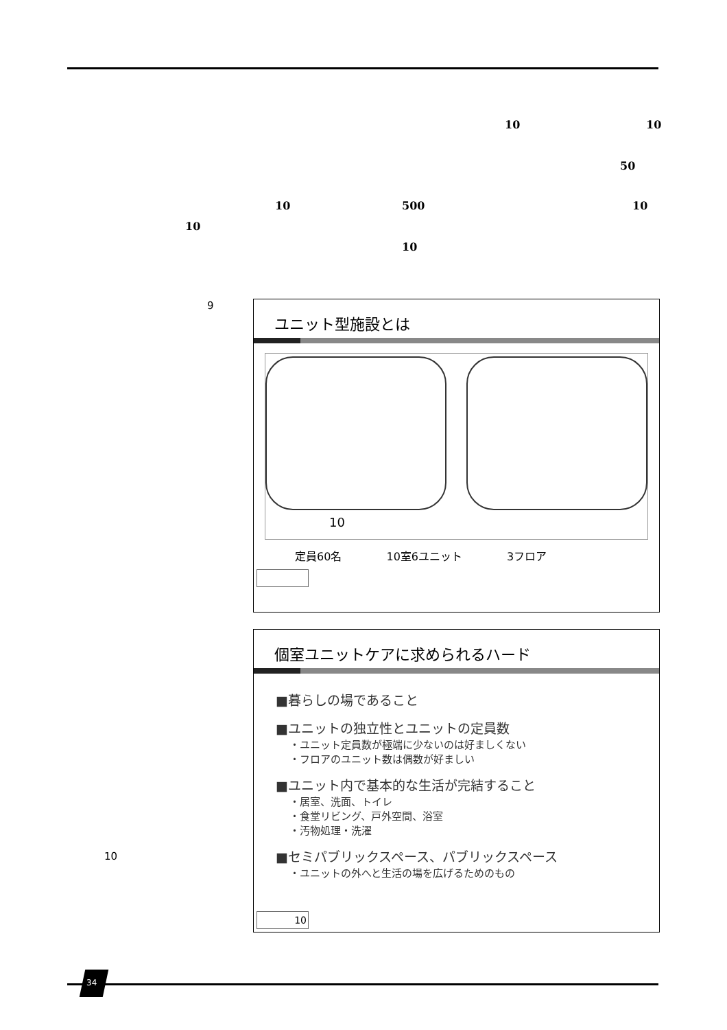10 10
50
10 500 10
10
10
9
ユニット型施設とは
10
定員60名 10室6ユニット 3フロア
個室ユニットケアに求められるハード
■暮らしの場であること
■ユニットの独立性とユニットの定員数
・ユニット定員数が極端に少ないのは好ましくない
・フロアのユニット数は偶数が好ましい
■ユニット内で基本的な生活が完結すること
・居室、洗面、トイレ
・食堂リビング、戸外空間、浴室
・汚物処理・洗濯
■セミパブリックスペース、パブリックスペース
・ユニットの外へと生活の場を広げるためのもの
10
10
34